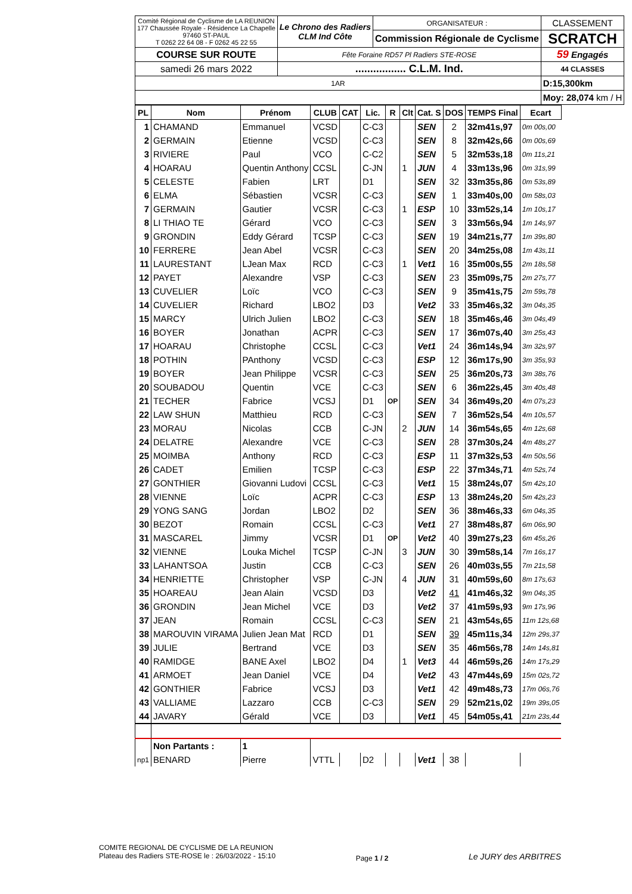| Comité Régional de Cyclisme de LA REUNION 177 Chaussée Royale - Résidence La Chapelle 97460 ST-PAUL T 0262 22 64 08 - F 0262 45 22 55 | Le Chrono des Radiers CLM Ind Côte | ORGANISATEUR : | CLASSEMENT |
| | | Commission Régionale de Cyclisme | SCRATCH |
| COURSE SUR ROUTE | Fête Foraine RD57 Pl Radiers STE-ROSE | | 59 Engagés |
| samedi 26 mars 2022 | ................. C.L.M. Ind. | | 44 CLASSES |
| 1AR | | | D:15,300km |
| | | | Moy: 28,074 km / H |
| PL | Nom | Prénom | CLUB | CAT | Lic. | R | Clt | Cat. S | DOS | TEMPS Final | Ecart |
| --- | --- | --- | --- | --- | --- | --- | --- | --- | --- | --- | --- |
| 1 | CHAMAND | Emmanuel | VCSD | | C-C3 | | | SEN | 2 | 32m41s,97 | 0m 00s,00 |
| 2 | GERMAIN | Etienne | VCSD | | C-C3 | | | SEN | 8 | 32m42s,66 | 0m 00s,69 |
| 3 | RIVIERE | Paul | VCO | | C-C2 | | | SEN | 5 | 32m53s,18 | 0m 11s,21 |
| 4 | HOARAU | Quentin Anthony | CCSL | | C-JN | | 1 | JUN | 4 | 33m13s,96 | 0m 31s,99 |
| 5 | CELESTE | Fabien | LRT | | D1 | | | SEN | 32 | 33m35s,86 | 0m 53s,89 |
| 6 | ELMA | Sébastien | VCSR | | C-C3 | | | SEN | 1 | 33m40s,00 | 0m 58s,03 |
| 7 | GERMAIN | Gautier | VCSR | | C-C3 | | 1 | ESP | 10 | 33m52s,14 | 1m 10s,17 |
| 8 | LI THIAO TE | Gérard | VCO | | C-C3 | | | SEN | 3 | 33m56s,94 | 1m 14s,97 |
| 9 | GRONDIN | Eddy Gérard | TCSP | | C-C3 | | | SEN | 19 | 34m21s,77 | 1m 39s,80 |
| 10 | FERRERE | Jean Abel | VCSR | | C-C3 | | | SEN | 20 | 34m25s,08 | 1m 43s,11 |
| 11 | LAURESTANT | LJean Max | RCD | | C-C3 | | 1 | Vet1 | 16 | 35m00s,55 | 2m 18s,58 |
| 12 | PAYET | Alexandre | VSP | | C-C3 | | | SEN | 23 | 35m09s,75 | 2m 27s,77 |
| 13 | CUVELIER | Loïc | VCO | | C-C3 | | | SEN | 9 | 35m41s,75 | 2m 59s,78 |
| 14 | CUVELIER | Richard | LBO2 | | D3 | | | Vet2 | 33 | 35m46s,32 | 3m 04s,35 |
| 15 | MARCY | Ulrich Julien | LBO2 | | C-C3 | | | SEN | 18 | 35m46s,46 | 3m 04s,49 |
| 16 | BOYER | Jonathan | ACPR | | C-C3 | | | SEN | 17 | 36m07s,40 | 3m 25s,43 |
| 17 | HOARAU | Christophe | CCSL | | C-C3 | | | Vet1 | 24 | 36m14s,94 | 3m 32s,97 |
| 18 | POTHIN | PAnthony | VCSD | | C-C3 | | | ESP | 12 | 36m17s,90 | 3m 35s,93 |
| 19 | BOYER | Jean Philippe | VCSR | | C-C3 | | | SEN | 25 | 36m20s,73 | 3m 38s,76 |
| 20 | SOUBADOU | Quentin | VCE | | C-C3 | | | SEN | 6 | 36m22s,45 | 3m 40s,48 |
| 21 | TECHER | Fabrice | VCSJ | | D1 | OP | | SEN | 34 | 36m49s,20 | 4m 07s,23 |
| 22 | LAW SHUN | Matthieu | RCD | | C-C3 | | | SEN | 7 | 36m52s,54 | 4m 10s,57 |
| 23 | MORAU | Nicolas | CCB | | C-JN | | 2 | JUN | 14 | 36m54s,65 | 4m 12s,68 |
| 24 | DELATRE | Alexandre | VCE | | C-C3 | | | SEN | 28 | 37m30s,24 | 4m 48s,27 |
| 25 | MOIMBA | Anthony | RCD | | C-C3 | | | ESP | 11 | 37m32s,53 | 4m 50s,56 |
| 26 | CADET | Emilien | TCSP | | C-C3 | | | ESP | 22 | 37m34s,71 | 4m 52s,74 |
| 27 | GONTHIER | Giovanni Ludovi | CCSL | | C-C3 | | | Vet1 | 15 | 38m24s,07 | 5m 42s,10 |
| 28 | VIENNE | Loïc | ACPR | | C-C3 | | | ESP | 13 | 38m24s,20 | 5m 42s,23 |
| 29 | YONG SANG | Jordan | LBO2 | | D2 | | | SEN | 36 | 38m46s,33 | 6m 04s,35 |
| 30 | BEZOT | Romain | CCSL | | C-C3 | | | Vet1 | 27 | 38m48s,87 | 6m 06s,90 |
| 31 | MASCAREL | Jimmy | VCSR | | D1 | OP | | Vet2 | 40 | 39m27s,23 | 6m 45s,26 |
| 32 | VIENNE | Louka Michel | TCSP | | C-JN | | 3 | JUN | 30 | 39m58s,14 | 7m 16s,17 |
| 33 | LAHANTSOA | Justin | CCB | | C-C3 | | | SEN | 26 | 40m03s,55 | 7m 21s,58 |
| 34 | HENRIETTE | Christopher | VSP | | C-JN | | 4 | JUN | 31 | 40m59s,60 | 8m 17s,63 |
| 35 | HOAREAU | Jean Alain | VCSD | | D3 | | | Vet2 | 41 | 41m46s,32 | 9m 04s,35 |
| 36 | GRONDIN | Jean Michel | VCE | | D3 | | | Vet2 | 37 | 41m59s,93 | 9m 17s,96 |
| 37 | JEAN | Romain | CCSL | | C-C3 | | | SEN | 21 | 43m54s,65 | 11m 12s,68 |
| 38 | MAROUVIN VIRAMA | Julien Jean Mat | RCD | | D1 | | | SEN | 39 | 45m11s,34 | 12m 29s,37 |
| 39 | JULIE | Bertrand | VCE | | D3 | | | SEN | 35 | 46m56s,78 | 14m 14s,81 |
| 40 | RAMIDGE | BANE Axel | LBO2 | | D4 | | 1 | Vet3 | 44 | 46m59s,26 | 14m 17s,29 |
| 41 | ARMOET | Jean Daniel | VCE | | D4 | | | Vet2 | 43 | 47m44s,69 | 15m 02s,72 |
| 42 | GONTHIER | Fabrice | VCSJ | | D3 | | | Vet1 | 42 | 49m48s,73 | 17m 06s,76 |
| 43 | VALLIAME | Lazzaro | CCB | | C-C3 | | | SEN | 29 | 52m21s,02 | 19m 39s,05 |
| 44 | JAVARY | Gérald | VCE | | D3 | | | Vet1 | 45 | 54m05s,41 | 21m 23s,44 |
| | Non Partants : | 1 | | | | | | | | | |
| np1 | BENARD | Pierre | VTTL | | D2 | | | Vet1 | 38 | | |
COMITE REGIONAL DE CYCLISME DE LA REUNION
Plateau des Radiers STE-ROSE le : 26/03/2022 - 15:10
Page 1 / 2
Le JURY des ARBITRES